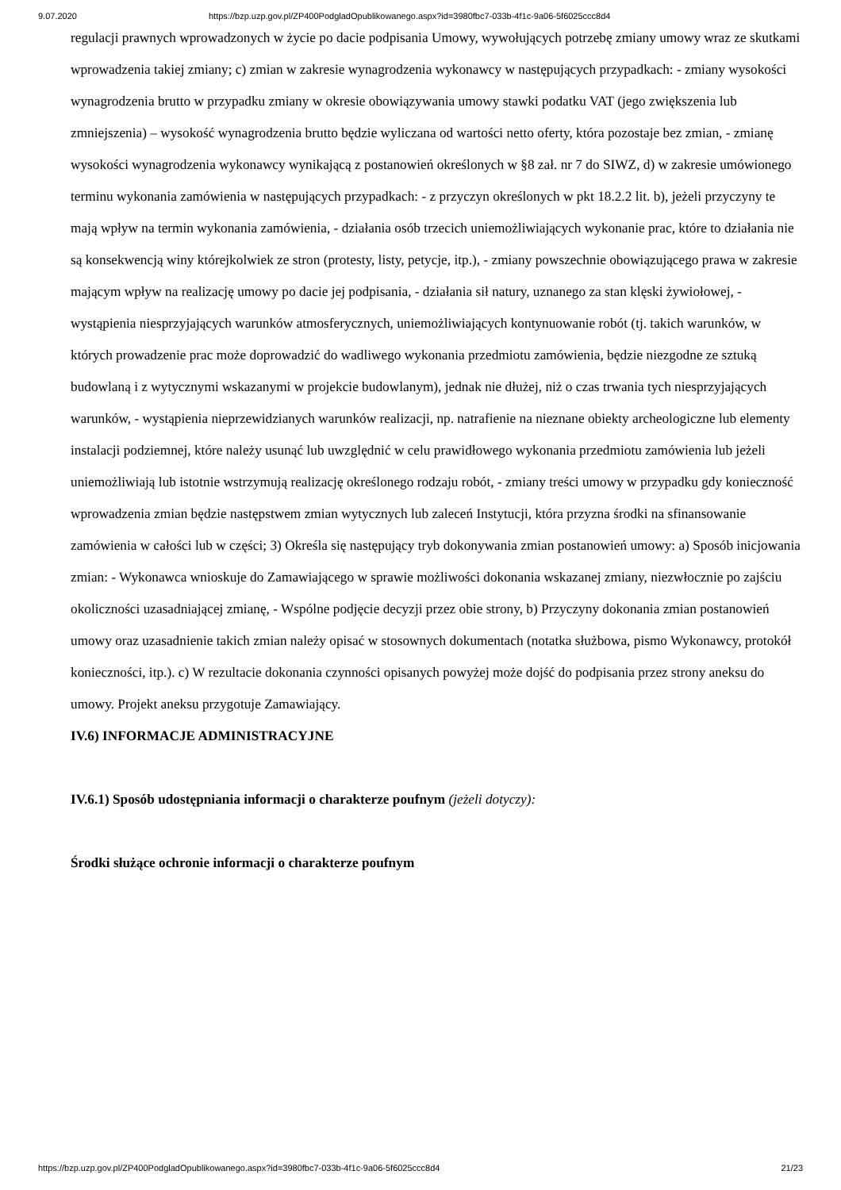9.07.2020 https://bzp.uzp.gov.pl/ZP400PodgladOpublikowanego.aspx?id=3980fbc7-033b-4f1c-9a06-5f6025ccc8d4
regulacji prawnych wprowadzonych w życie po dacie podpisania Umowy, wywołujących potrzebę zmiany umowy wraz ze skutkami wprowadzenia takiej zmiany; c) zmian w zakresie wynagrodzenia wykonawcy w następujących przypadkach: - zmiany wysokości wynagrodzenia brutto w przypadku zmiany w okresie obowiązywania umowy stawki podatku VAT (jego zwiększenia lub zmniejszenia) – wysokość wynagrodzenia brutto będzie wyliczana od wartości netto oferty, która pozostaje bez zmian, - zmianę wysokości wynagrodzenia wykonawcy wynikającą z postanowień określonych w §8 zał. nr 7 do SIWZ, d) w zakresie umówionego terminu wykonania zamówienia w następujących przypadkach: - z przyczyn określonych w pkt 18.2.2 lit. b), jeżeli przyczyny te mają wpływ na termin wykonania zamówienia, - działania osób trzecich uniemożliwiających wykonanie prac, które to działania nie są konsekwencją winy którejkolwiek ze stron (protesty, listy, petycje, itp.), - zmiany powszechnie obowiązującego prawa w zakresie mającym wpływ na realizację umowy po dacie jej podpisania, - działania sił natury, uznanego za stan klęski żywiołowej, - wystąpienia niesprzyjających warunków atmosferycznych, uniemożliwiających kontynuowanie robót (tj. takich warunków, w których prowadzenie prac może doprowadzić do wadliwego wykonania przedmiotu zamówienia, będzie niezgodne ze sztuką budowlaną i z wytycznymi wskazanymi w projekcie budowlanym), jednak nie dłużej, niż o czas trwania tych niesprzyjających warunków, - wystąpienia nieprzewidzianych warunków realizacji, np. natrafienie na nieznane obiekty archeologiczne lub elementy instalacji podziemnej, które należy usunąć lub uwzględnić w celu prawidłowego wykonania przedmiotu zamówienia lub jeżeli uniemożliwiają lub istotnie wstrzymują realizację określonego rodzaju robót, - zmiany treści umowy w przypadku gdy konieczność wprowadzenia zmian będzie następstwem zmian wytycznych lub zaleceń Instytucji, która przyzna środki na sfinansowanie zamówienia w całości lub w części; 3) Określa się następujący tryb dokonywania zmian postanowień umowy: a) Sposób inicjowania zmian: - Wykonawca wnioskuje do Zamawiającego w sprawie możliwości dokonania wskazanej zmiany, niezwłocznie po zajściu okoliczności uzasadniającej zmianę, - Wspólne podjęcie decyzji przez obie strony, b) Przyczyny dokonania zmian postanowień umowy oraz uzasadnienie takich zmian należy opisać w stosownych dokumentach (notatka służbowa, pismo Wykonawcy, protokół konieczności, itp.). c) W rezultacie dokonania czynności opisanych powyżej może dojść do podpisania przez strony aneksu do umowy. Projekt aneksu przygotuje Zamawiający.
IV.6) INFORMACJE ADMINISTRACYJNE
IV.6.1) Sposób udostępniania informacji o charakterze poufnym (jeżeli dotyczy):
Środki służące ochronie informacji o charakterze poufnym
https://bzp.uzp.gov.pl/ZP400PodgladOpublikowanego.aspx?id=3980fbc7-033b-4f1c-9a06-5f6025ccc8d4 21/23